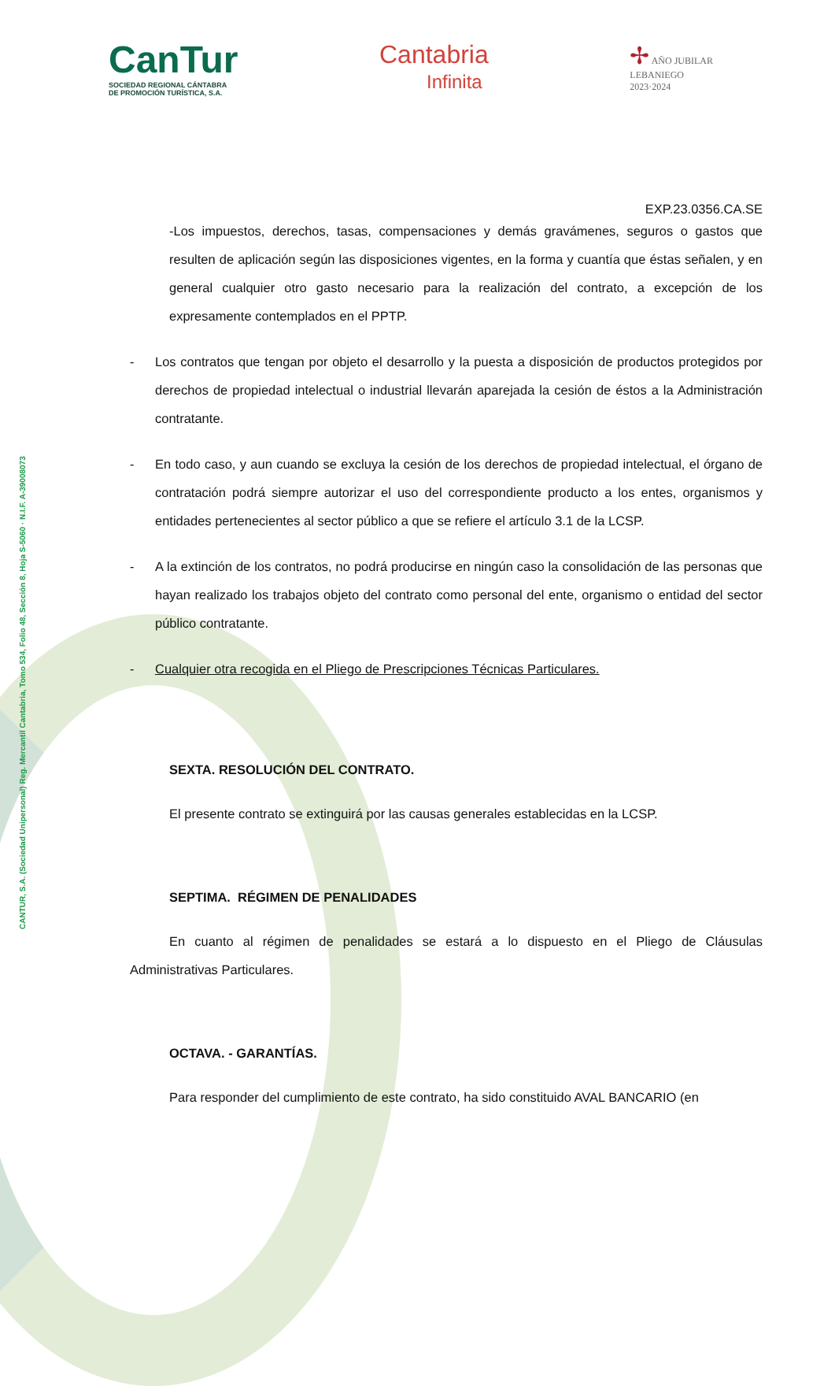CANTUR, S.A. (Sociedad Unipersonal) Reg. Mercantil Cantabria, Tomo 534, Folio 48, Sección 8, Hoja S-5060 · N.I.F. A-39008073
CanTur
SOCIEDAD REGIONAL CÁNTABRA
DE PROMOCIÓN TURÍSTICA, S.A.
Cantabria
Infinita
✢ AÑO JUBILAR
LEBANIEGO
2023·2024
EXP.23.0356.CA.SE
-Los impuestos, derechos, tasas, compensaciones y demás gravámenes, seguros o gastos que resulten de aplicación según las disposiciones vigentes, en la forma y cuantía que éstas señalen, y en general cualquier otro gasto necesario para la realización del contrato, a excepción de los expresamente contemplados en el PPTP.
- Los contratos que tengan por objeto el desarrollo y la puesta a disposición de productos protegidos por derechos de propiedad intelectual o industrial llevarán aparejada la cesión de éstos a la Administración contratante.
- En todo caso, y aun cuando se excluya la cesión de los derechos de propiedad intelectual, el órgano de contratación podrá siempre autorizar el uso del correspondiente producto a los entes, organismos y entidades pertenecientes al sector público a que se refiere el artículo 3.1 de la LCSP.
- A la extinción de los contratos, no podrá producirse en ningún caso la consolidación de las personas que hayan realizado los trabajos objeto del contrato como personal del ente, organismo o entidad del sector público contratante.
- Cualquier otra recogida en el Pliego de Prescripciones Técnicas Particulares.
SEXTA. RESOLUCIÓN DEL CONTRATO.
El presente contrato se extinguirá por las causas generales establecidas en la LCSP.
SEPTIMA. RÉGIMEN DE PENALIDADES
En cuanto al régimen de penalidades se estará a lo dispuesto en el Pliego de Cláusulas Administrativas Particulares.
OCTAVA. - GARANTÍAS.
Para responder del cumplimiento de este contrato, ha sido constituido AVAL BANCARIO (en